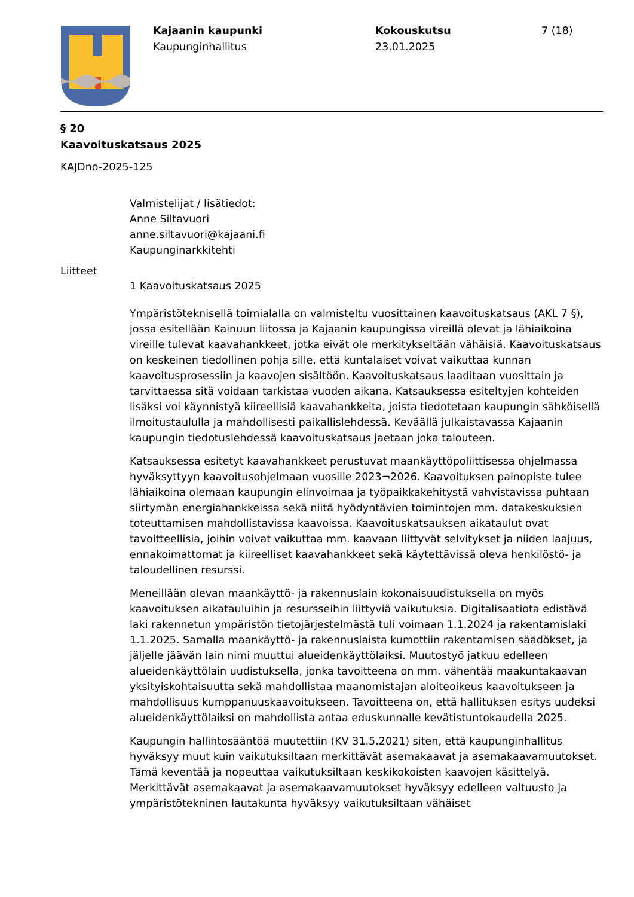Kajaanin kaupunki
Kaupunginhallitus
Kokouskutsu
23.01.2025
7 (18)
§ 20
Kaavoituskatsaus 2025
KAJDno-2025-125
Valmistelijat / lisätiedot:
Anne Siltavuori
anne.siltavuori@kajaani.fi
Kaupunginarkkitehti
Liitteet
1 Kaavoituskatsaus 2025
Ympäristöteknisellä toimialalla on valmisteltu vuosittainen kaavoituskatsaus (AKL 7 §), jossa esitellään Kainuun liitossa ja Kajaanin kaupungissa vireillä olevat ja lähiaikoina vireille tulevat kaavahankkeet, jotka eivät ole merkitykseltään vähäisiä. Kaavoituskatsaus on keskeinen tiedollinen pohja sille, että kuntalaiset voivat vaikuttaa kunnan kaavoitusprosessiin ja kaavojen sisältöön. Kaavoituskatsaus laaditaan vuosittain ja tarvittaessa sitä voidaan tarkistaa vuoden aikana. Katsauksessa esiteltyjen kohteiden lisäksi voi käynnistyä kiireellisiä kaavahankkeita, joista tiedotetaan kaupungin sähköisellä ilmoitustaululla ja mahdollisesti paikallislehdessä. Keväällä julkaistavassa Kajaanin kaupungin tiedotuslehdessä kaavoituskatsaus jaetaan joka talouteen.
Katsauksessa esitetyt kaavahankkeet perustuvat maankäyttöpoliittisessa ohjelmassa hyväksyttyyn kaavoitusohjelmaan vuosille 2023¬2026. Kaavoituksen painopiste tulee lähiaikoina olemaan kaupungin elinvoimaa ja työpaikkakehitystä vahvistavissa puhtaan siirtymän energiahankkeissa sekä niitä hyödyntävien toimintojen mm. datakeskuksien toteuttamisen mahdollistavissa kaavoissa. Kaavoituskatsauksen aikataulut ovat tavoitteellisia, joihin voivat vaikuttaa mm. kaavaan liittyvät selvitykset ja niiden laajuus, ennakoimattomat ja kiireelliset kaavahankkeet sekä käytettävissä oleva henkilöstö- ja taloudellinen resurssi.
Meneillään olevan maankäyttö- ja rakennuslain kokonaisuudistuksella on myös kaavoituksen aikatauluihin ja resursseihin liittyviä vaikutuksia. Digitalisaatiota edistävä laki rakennetun ympäristön tietojärjestelmästä tuli voimaan 1.1.2024 ja rakentamislaki 1.1.2025. Samalla maankäyttö- ja rakennuslaista kumottiin rakentamisen säädökset, ja jäljelle jäävän lain nimi muuttui alueidenkäyttölaiksi. Muutostyö jatkuu edelleen alueidenkäyttölain uudistuksella, jonka tavoitteena on mm. vähentää maakuntakaavan yksityiskohtaisuutta sekä mahdollistaa maanomistajan aloiteoikeus kaavoitukseen ja mahdollisuus kumppanuuskaavoitukseen. Tavoitteena on, että hallituksen esitys uudeksi alueidenkäyttölaiksi on mahdollista antaa eduskunnalle kevätistuntokaudella 2025.
Kaupungin hallintosääntöä muutettiin (KV 31.5.2021) siten, että kaupunginhallitus hyväksyy muut kuin vaikutuksiltaan merkittävät asemakaavat ja asemakaavamuutokset. Tämä keventää ja nopeuttaa vaikutuksiltaan keskikokoisten kaavojen käsittelyä. Merkittävät asemakaavat ja asemakaavamuutokset hyväksyy edelleen valtuusto ja ympäristötekninen lautakunta hyväksyy vaikutuksiltaan vähäiset